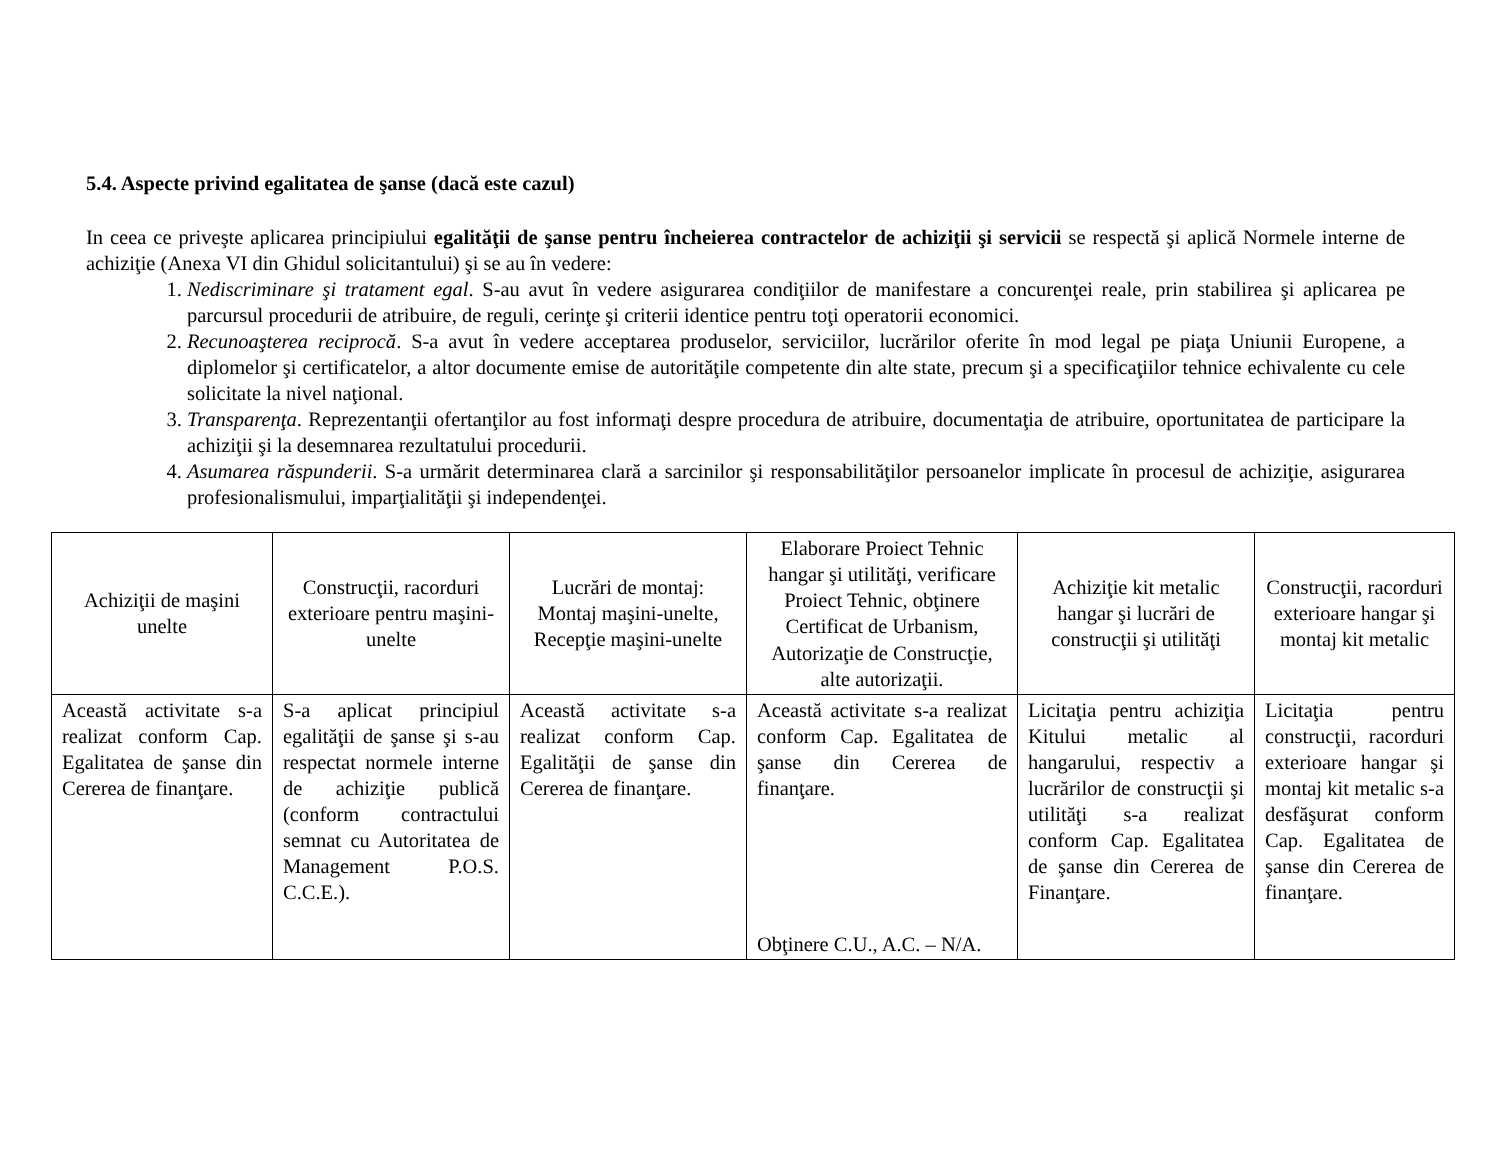5.4. Aspecte privind egalitatea de şanse (dacă este cazul)
In ceea ce priveşte aplicarea principiului egalităţii de şanse pentru încheierea contractelor de achiziţii şi servicii se respectă şi aplică Normele interne de achiziţie (Anexa VI din Ghidul solicitantului) şi se au în vedere:
1. Nediscriminare şi tratament egal. S-au avut în vedere asigurarea condiţiilor de manifestare a concurenţei reale, prin stabilirea şi aplicarea pe parcursul procedurii de atribuire, de reguli, cerinţe şi criterii identice pentru toţi operatorii economici.
2. Recunoaşterea reciprocă. S-a avut în vedere acceptarea produselor, serviciilor, lucrărilor oferite în mod legal pe piaţa Uniunii Europene, a diplomelor şi certificatelor, a altor documente emise de autorităţile competente din alte state, precum şi a specificaţiilor tehnice echivalente cu cele solicitate la nivel naţional.
3. Transparenţa. Reprezentanţii ofertanţilor au fost informaţi despre procedura de atribuire, documentaţia de atribuire, oportunitatea de participare la achiziţii şi la desemnarea rezultatului procedurii.
4. Asumarea răspunderii. S-a urmărit determinarea clară a sarcinilor şi responsabilităţilor persoanelor implicate în procesul de achiziţie, asigurarea profesionalismului, imparţialităţii şi independenţei.
| Achiziţii de maşini unelte | Construcţii, racorduri exterioare pentru maşini-unelte | Lucrări de montaj: Montaj maşini-unelte, Recepţie maşini-unelte | Elaborare Proiect Tehnic hangar şi utilităţi, verificare Proiect Tehnic, obţinere Certificat de Urbanism, Autorizaţie de Construcţie, alte autorizaţii. | Achiziţie kit metalic hangar şi lucrări de construcţii şi utilităţi | Construcţii, racorduri exterioare hangar şi montaj kit metalic |
| Această activitate s-a realizat conform Cap. Egalitatea de şanse din Cererea de finanţare. | S-a aplicat principiul egalităţii de şanse şi s-au respectat normele interne de achiziţie publică (conform contractului semnat cu Autoritatea de Management P.O.S. C.C.E.). | Această activitate s-a realizat conform Cap. Egalităţii de şanse din Cererea de finanţare. | Această activitate s-a realizat conform Cap. Egalitatea de şanse din Cererea de finanţare. Obţinere C.U., A.C. – N/A. | Licitaţia pentru achiziţia Kitului metalic al hangarului, respectiv a lucrărilor de construcţii şi utilităţi s-a realizat conform Cap. Egalitatea de şanse din Cererea de Finanţare. | Licitaţia pentru construcţii, racorduri exterioare hangar şi montaj kit metalic s-a desfăşurat conform Cap. Egalitatea de şanse din Cererea de finanţare. |